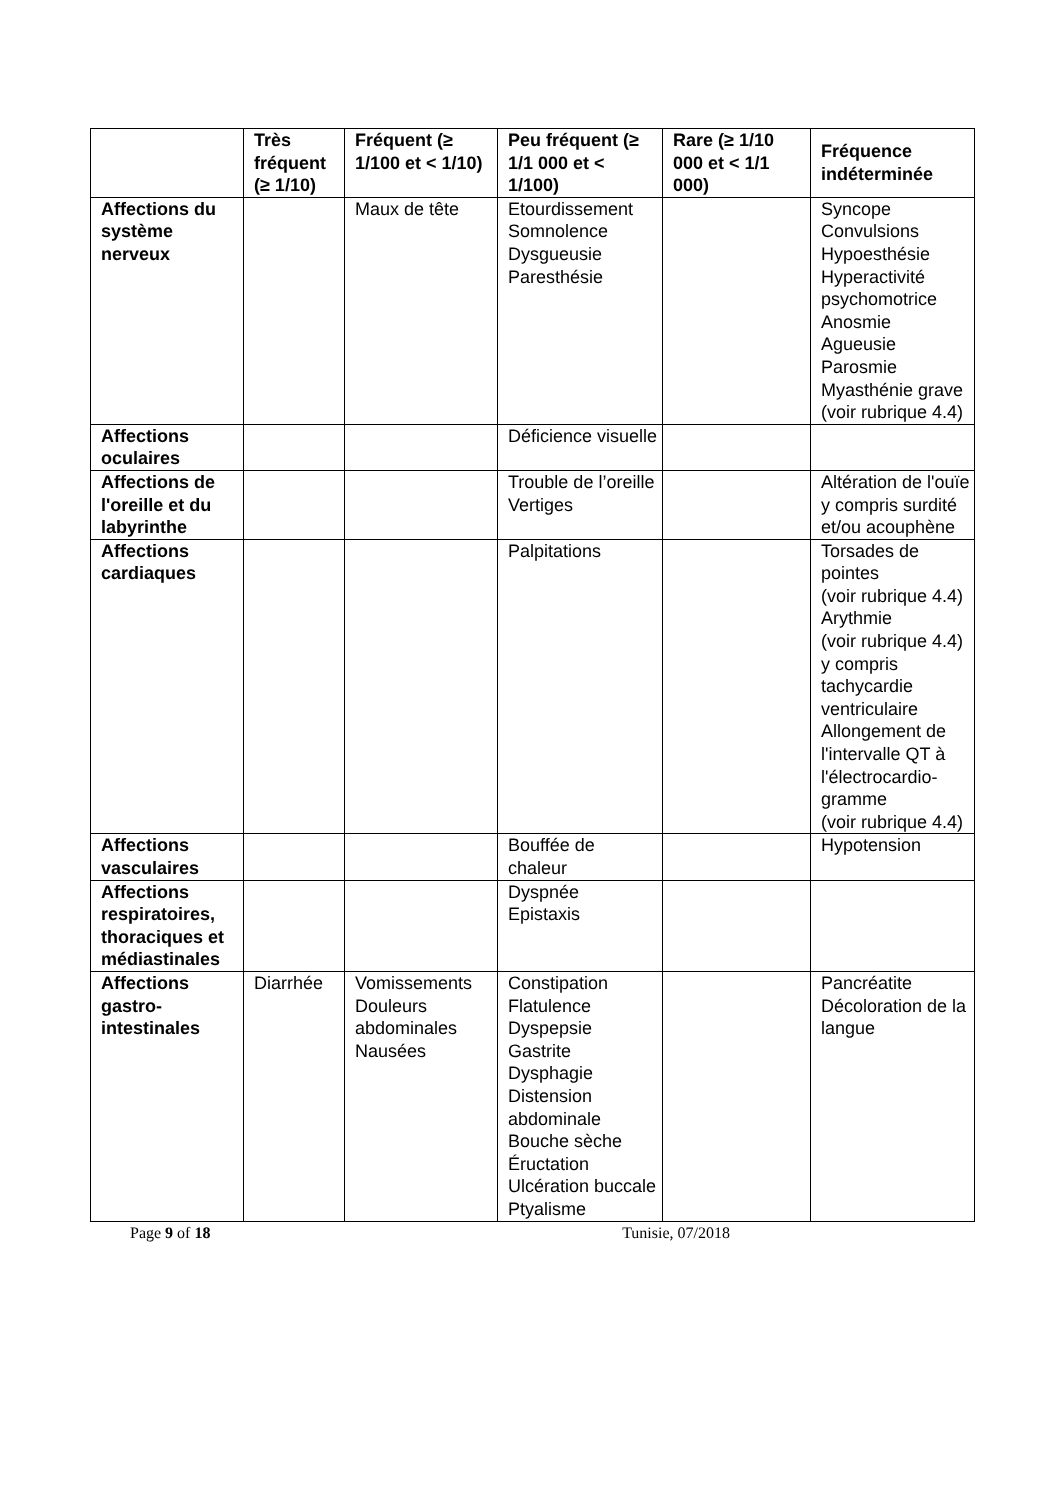| | Très fréquent (≥ 1/10) | Fréquent (≥ 1/100 et < 1/10) | Peu fréquent (≥ 1/1 000 et < 1/100) | Rare (≥ 1/10 000 et < 1/1 000) | Fréquence indéterminée |
| --- | --- | --- | --- | --- | --- |
| Affections du système nerveux | | Maux de tête | Etourdissement Somnolence Dysgueusie Paresthésie | | Syncope Convulsions Hypoesthésie Hyperactivité psychomotrice Anosmie Agueusie Parosmie Myasthénie grave (voir rubrique 4.4) |
| Affections oculaires | | | Déficience visuelle | | |
| Affections de l'oreille et du labyrinthe | | | Trouble de l’oreille Vertiges | | Altération de l'ouïe y compris surdité et/ou acouphène |
| Affections cardiaques | | | Palpitations | | Torsades de pointes (voir rubrique 4.4) Arythmie (voir rubrique 4.4) y compris tachycardie ventriculaire Allongement de l'intervalle QT à l'électrocardio-gramme (voir rubrique 4.4) |
| Affections vasculaires | | | Bouffée de chaleur | | Hypotension |
| Affections respiratoires, thoraciques et médiastinales | | | Dyspnée Epistaxis | | |
| Affections gastro-intestinales | Diarrhée | Vomissements Douleurs abdominales Nausées | Constipation Flatulence Dyspepsie Gastrite Dysphagie Distension abdominale Bouche sèche Éructation Ulcération buccale Ptyalisme | | Pancréatite Décoloration de la langue |
Page 9 of 18 Tunisie, 07/2018